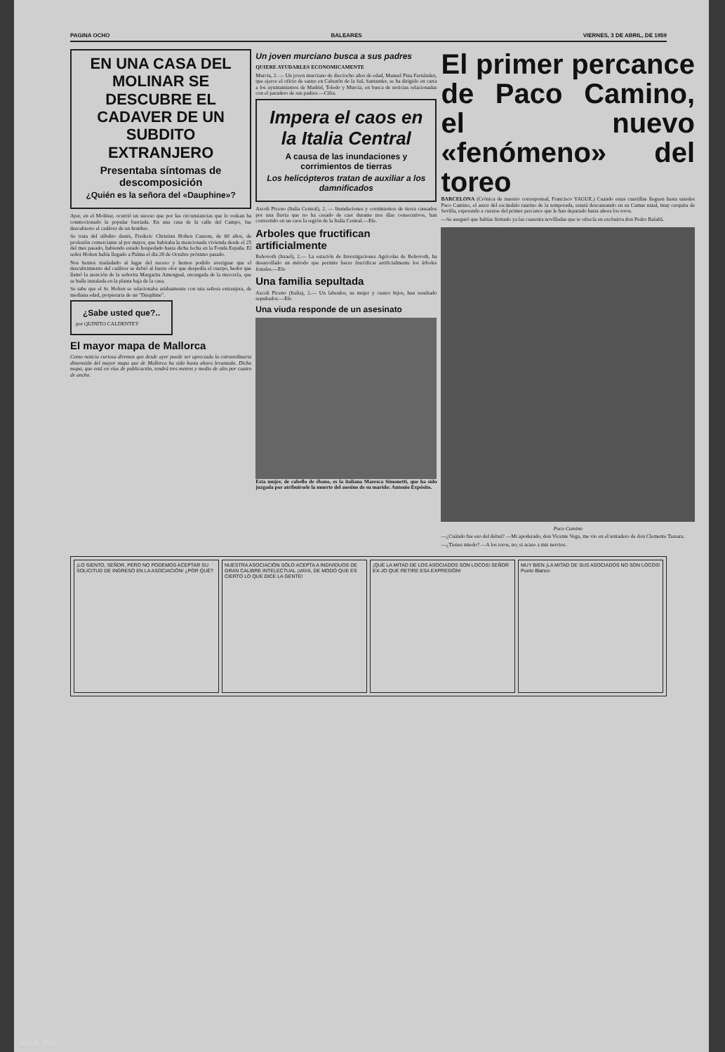PAGINA OCHO BALEARES VIERNES, 3 DE ABRIL, DE 1959
EN UNA CASA DEL MOLINAR SE DESCUBRE EL CADAVER DE UN SUBDITO EXTRANJERO
Presentaba síntomas de descomposición
¿Quién es la señora del «Dauphine»?
Ayer, en el Molinar, ocurrió un suceso que por las circunstancias que lo rodean ha conmocionado la popular barriada. En una casa de la calle del Campo, fue descubierto el cadáver de un hombre.
Se trata del súbdito danés, Frederic Christian Holten Castens, de 60 años, de profesión comerciante al por mayor, que habitaba la mencionada vivienda desde el 25 del mes pasado, habiendo estado hospedado hasta dicha fecha en la Fonda España. El señor Holten había llegado a Palma el día 28 de Octubre próximo pasado.
Nos hemos trasladado al lugar del suceso y hemos podido averiguar que el descubrimiento del cadáver se debió al fuerte olor que despedía el cuerpo, hedor que llamó la atención de la señorita Margarita Amengual, encargada de la mercería, que se halla instalada en la planta baja de la casa.
Se sabe que el Sr. Holten se relacionaba asiduamente con una señora extranjera, de mediana edad, propietaria de un "Dauphine".
¿Sabe usted que?..
por QUINITO CALDENTEY
El mayor mapa de Mallorca
Como noticia curiosa diremos que desde ayer puede ser apreciada la extraordinaria dimensión del mayor mapa que de Mallorca ha sido hasta ahora levantado. Dicho mapa, que está en vías de publicación, tendrá tres metros y medio de alto por cuatro de ancho.
Un joven murciano busca a sus padres
QUIERE AYUDARLES ECONOMICAMENTE
Murcia, 2. — Un joven murciano de dieciocho años de edad, Manuel Pina Fernández, que ejerce el oficio de sastre en Cabezón de la Sal, Santander, se ha dirigido en carta a los ayuntamientos de Madrid, Toledo y Murcia, en busca de noticias relacionadas con el paradero de sus padres.—Cifra.
Impera el caos en la Italia Central
A causa de las inundaciones y corrimientos de tierras
Los helicópteros tratan de auxiliar a los damnificados
Ascoli Piceno (Italia Central), 2. — Inundaciones y corrimientos de tierra causados por una lluvia que no ha cesado de caer durante tres días consecutivos, han convertido en un caos la región de la Italia Central.—Efe.
Arboles que fructifican artificialmente
Rehovoth (Israel), 2.— La estación de Investigaciones Agrícolas de Rehovoth, ha desarrollado un método que permite hacer fructificar artificialmente los árboles frutales.—Efe
Una familia sepultada
Ascoli Piceno (Italia), 2.— Un labrador, su mujer y cuatro hijos, han resultado sepultados.—Efe
Una viuda responde de un asesinato
Esta mujer, de cabello de ébano, es la italiana Maresca Simonetti, que ha sido juzgada por atribuírsele la muerte del asesino de su marido: Antonio Expósito.
El primer percance de Paco Camino, el nuevo «fenómeno» del toreo
BARCELONA (Crónica de nuestro corresponsal, Francisco YAGUE.) Cuando estas cuartillas lleguen hasta ustedes Paco Camino, el autor del escándalo taurino de la temporada, estará descansando en su Camas natal, muy cerquita de Sevilla, esperando a curarse del primer percance que le han deparado hasta ahora los toros.
—Se aseguró que habías firmado ya las cuarenta novilladas que te ofrecía en exclusiva don Pedro Balañá.
Paco Camino
—¿Cuándo fue eso del debut? —Mi apoderado, don Vicente Vega, me vio en el tentadero de don Clemente Tassara.
—¿Tienes miedo? —A los toros, no; si acaso a mis nervios.
¡LO SIENTO, SEÑOR, PERO NO PODEMOS ACEPTAR SU SOLICITUD DE INGRESO EN LA ASOCIACIÓN! ¿POR QUÉ?
NUESTRA ASOCIACIÓN SÓLO ACEPTA A INDIVIDUOS DE GRAN CALIBRE INTELECTUAL ¡VAYA, DE MODO QUE ES CIERTO LO QUE DICE LA GENTE!
¡QUE LA MITAD DE LOS ASOCIADOS SON LOCOS! SEÑOR EX-JO QUE RETIRE ESA EXPRESIÓN!
MUY BIEN ¡LA MITAD DE SUS ASOCIADOS NO SON LOCOS! Punto Blanco
M.C.D. 2022